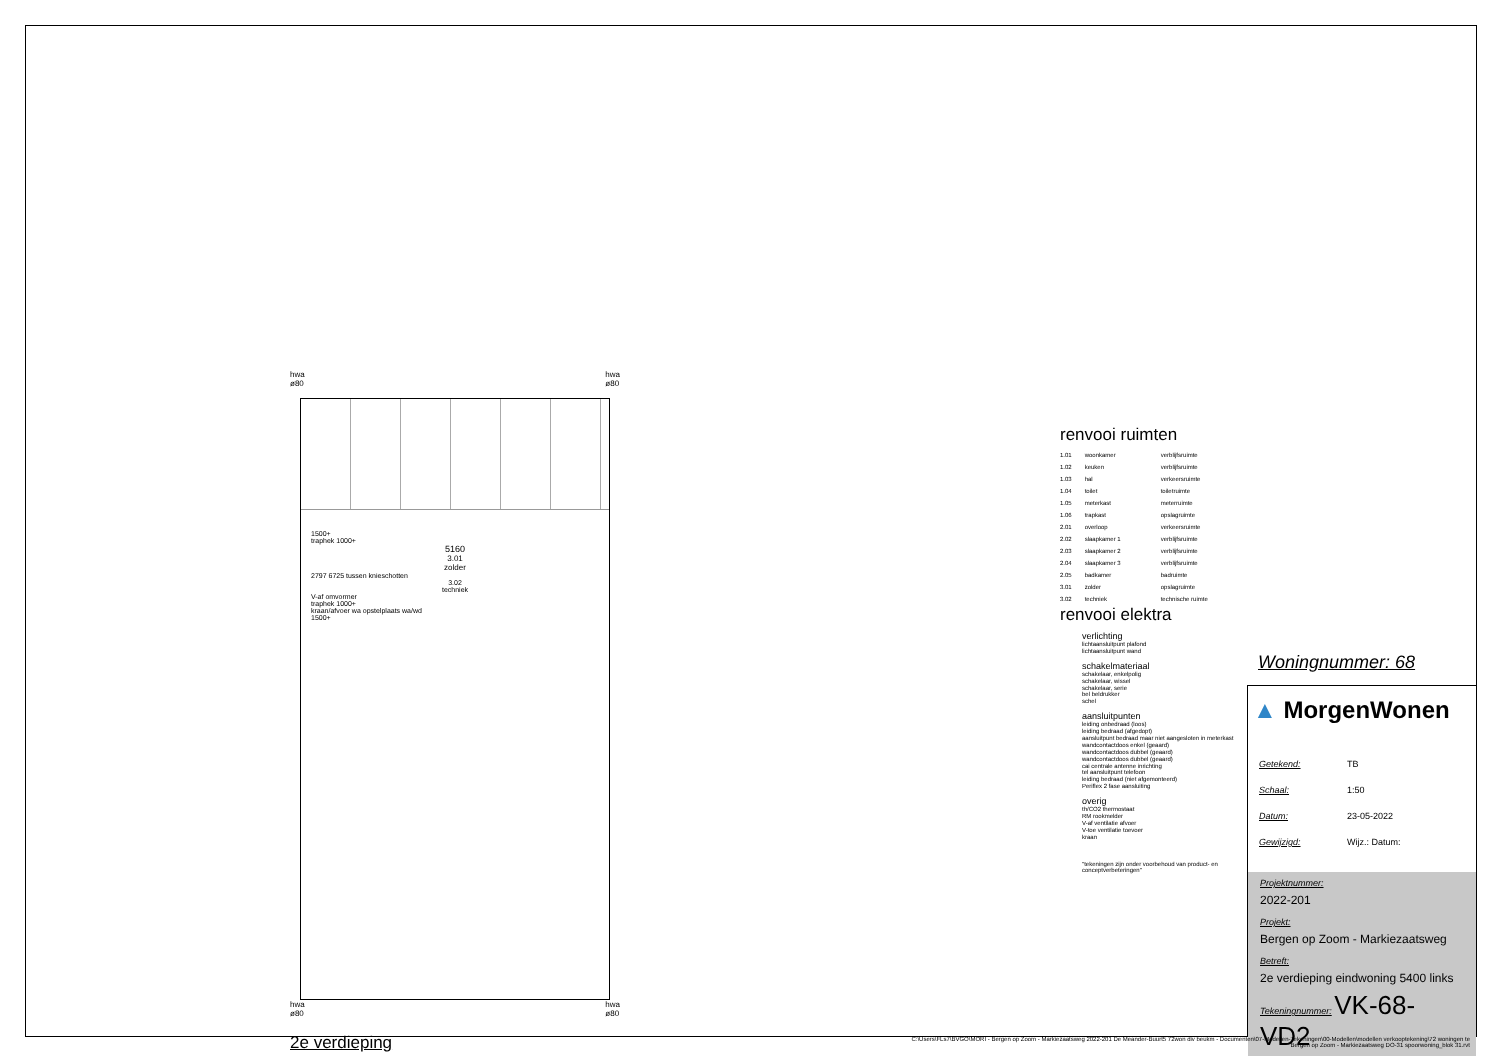hwa
ø80 hwa
ø80
1500+
traphek 1000+
5160
3.01
zolder
2797 6725 tussen knieschotten
3.02
techniek
V-af omvormer
traphek 1000+
kraan/afvoer wa opstelplaats wa/wd
1500+
hwa
ø80 hwa
ø80
2e verdieping
renvooi ruimten
| 1.01 | woonkamer | verblijfsruimte |
| 1.02 | keuken | verblijfsruimte |
| 1.03 | hal | verkeersruimte |
| 1.04 | toilet | toiletruimte |
| 1.05 | meterkast | meterruimte |
| 1.06 | trapkast | opslagruimte |
| 2.01 | overloop | verkeersruimte |
| 2.02 | slaapkamer 1 | verblijfsruimte |
| 2.03 | slaapkamer 2 | verblijfsruimte |
| 2.04 | slaapkamer 3 | verblijfsruimte |
| 2.05 | badkamer | badruimte |
| 3.01 | zolder | opslagruimte |
| 3.02 | techniek | technische ruimte |
renvooi elektra
verlichting
lichtaansluitpunt plafond
lichtaansluitpunt wand
schakelmateriaal
schakelaar, enkelpolig
schakelaar, wissel
schakelaar, serie
bel beldrukker
schel
aansluitpunten
leiding onbedraad (loos)
leiding bedraad (afgedopt)
aansluitpunt bedraad maar niet aangesloten in meterkast
wandcontactdoos enkel (geaard)
wandcontactdoos dubbel (geaard)
wandcontactdoos dubbel (geaard)
cai centrale antenne inrichting
tel aansluitpunt telefoon
leiding bedraad (niet afgemonteerd)
Periflex 2 fase aansluiting
overig
th/CO2 thermostaat
RM rookmelder
V-af ventilatie afvoer
V-toe ventilatie toevoer
kraan
"tekeningen zijn onder voorbehoud van product- en conceptverbeteringen"
Woningnummer: 68
▲ MorgenWonen
| Getekend: | TB |
| Schaal: | 1:50 |
| Datum: | 23-05-2022 |
| Gewijzigd: | Wijz.: Datum: |
Projektnummer:
2022-201
Projekt:
Bergen op Zoom - Markiezaatsweg
Betreft:
2e verdieping eindwoning 5400 links
Tekeningnummer: VK-68-VD2
C:\Users\FLs7\BVGO\MORI - Bergen op Zoom - Markiezaatsweg 2022-201 De Meander-Buurt5 72won div beukm - Documenten\07-Modellen-Tekeningen\00-Modellen\modellen verkooptekening\72 woningen te
Bergen op Zoom - Markiezaatsweg DO-31 spoorwoning_blok 31.rvt